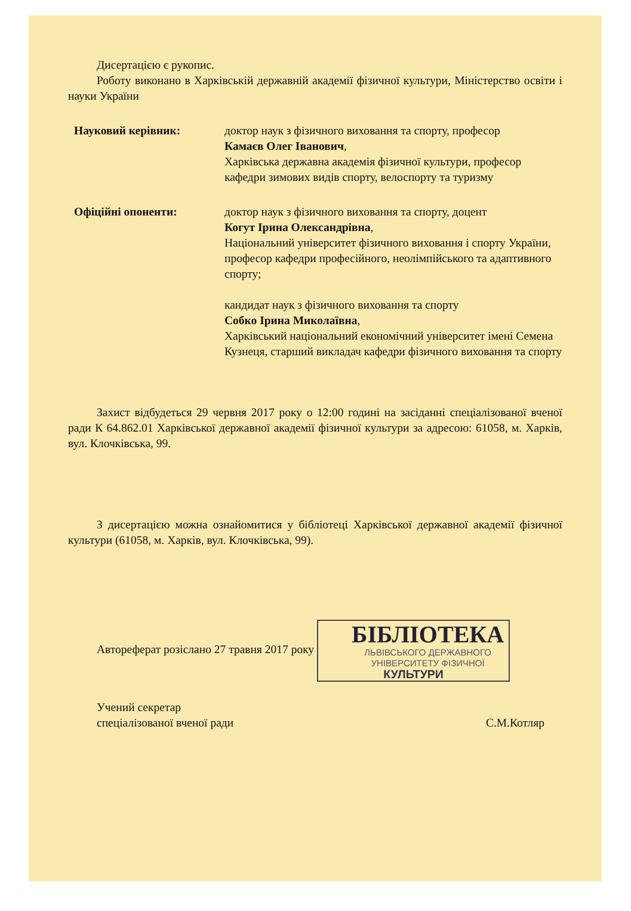Дисертацією є рукопис.
Роботу виконано в Харківській державній академії фізичної культури, Міністерство освіти і науки України
Науковий керівник: доктор наук з фізичного виховання та спорту, професор
Камаєв Олег Іванович,
Харківська державна академія фізичної культури, професор кафедри зимових видів спорту, велоспорту та туризму
Офіційні опоненти: доктор наук з фізичного виховання та спорту, доцент
Когут Ірина Олександрівна,
Національний університет фізичного виховання і спорту України, професор кафедри професійного, неолімпійського та адаптивного спорту;
кандидат наук з фізичного виховання та спорту
Собко Ірина Миколаївна,
Харківський національний економічний університет імені Семена Кузнеця, старший викладач кафедри фізичного виховання та спорту
Захист відбудеться 29 червня 2017 року о 12:00 годині на засіданні спеціалізованої вченої ради К 64.862.01 Харківської державної академії фізичної культури за адресою: 61058, м. Харків, вул. Клочківська, 99.
З дисертацією можна ознайомитися у бібліотеці Харківської державної академії фізичної культури (61058, м. Харків, вул. Клочківська, 99).
Автореферат розіслано 27 травня 2017 року БІБЛІОТЕКА ЛЬВІВСЬКОГО ДЕРЖАВНОГО УНІВЕРСИТЕТУ ФІЗИЧНОЇ КУЛЬТУРИ
Учений секретар
спеціалізованої вченої ради
С.М.Котляр